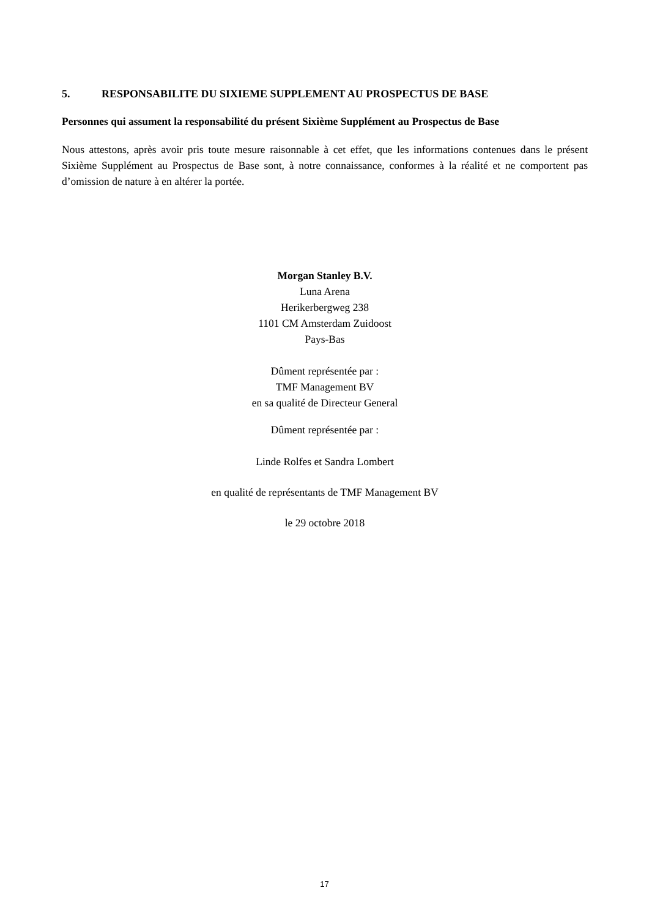5. RESPONSABILITE DU SIXIEME SUPPLEMENT AU PROSPECTUS DE BASE
Personnes qui assument la responsabilité du présent Sixième Supplément au Prospectus de Base
Nous attestons, après avoir pris toute mesure raisonnable à cet effet, que les informations contenues dans le présent Sixième Supplément au Prospectus de Base sont, à notre connaissance, conformes à la réalité et ne comportent pas d’omission de nature à en altérer la portée.
Morgan Stanley B.V.
Luna Arena
Herikerbergweg 238
1101 CM Amsterdam Zuidoost
Pays-Bas
Dûment représentée par :
TMF Management BV
en sa qualité de Directeur General
Dûment représentée par :
Linde Rolfes et Sandra Lombert
en qualité de représentants de TMF Management BV
le 29 octobre 2018
17